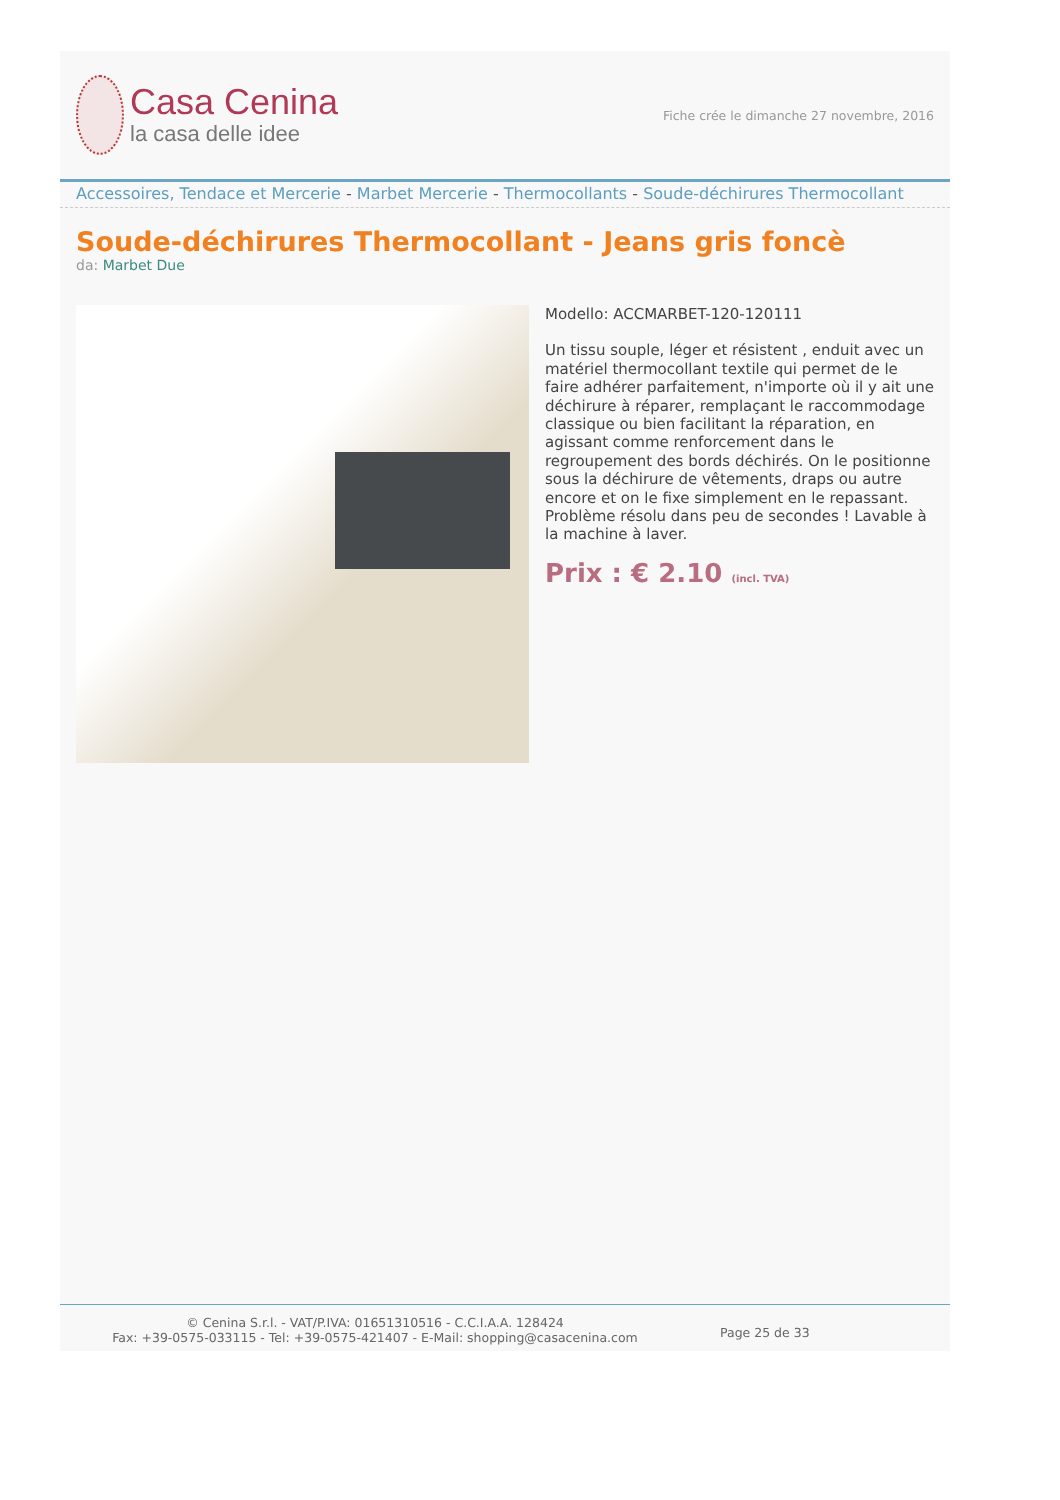Casa Cenina
la casa delle idee
Fiche crée le dimanche 27 novembre, 2016
Accessoires, Tendace et Mercerie - Marbet Mercerie - Thermocollants - Soude-déchirures Thermocollant
Soude-déchirures Thermocollant - Jeans gris foncè
da: Marbet Due
Modello: ACCMARBET-120-120111
Un tissu souple, léger et résistent , enduit avec un matériel thermocollant textile qui permet de le faire adhérer parfaitement, n'importe où il y ait une déchirure à réparer, remplaçant le raccommodage classique ou bien facilitant la réparation, en agissant comme renforcement dans le regroupement des bords déchirés. On le positionne sous la déchirure de vêtements, draps ou autre encore et on le fixe simplement en le repassant. Problème résolu dans peu de secondes ! Lavable à la machine à laver.
Prix : € 2.10 (incl. TVA)
© Cenina S.r.l. - VAT/P.IVA: 01651310516 - C.C.I.A.A. 128424
Fax: +39-0575-033115 - Tel: +39-0575-421407 - E-Mail: shopping@casacenina.com
Page 25 de 33